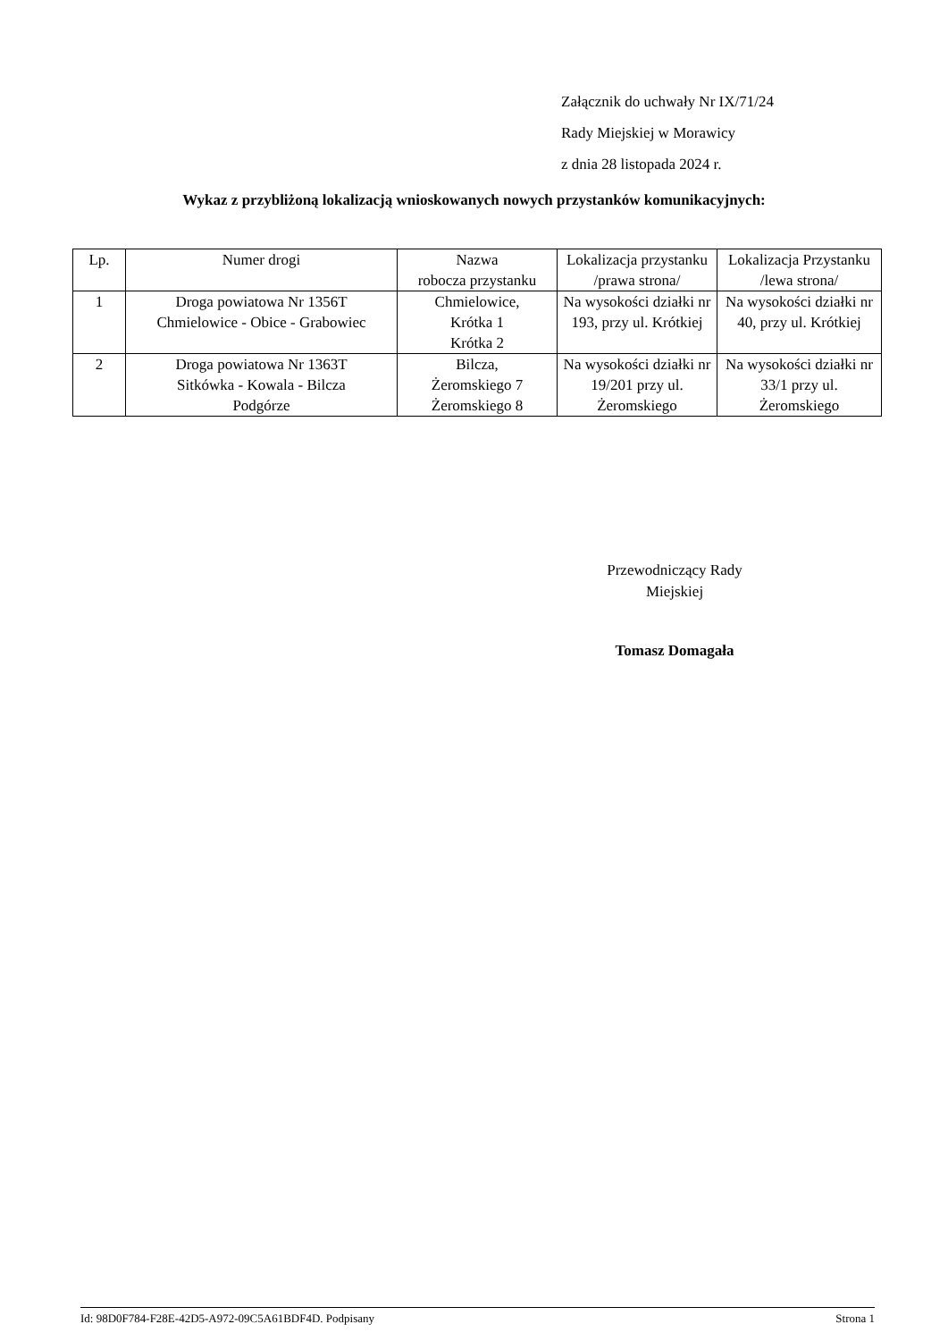Załącznik do uchwały Nr IX/71/24
Rady Miejskiej w Morawicy
z dnia 28 listopada 2024 r.
Wykaz z przybliżoną lokalizacją wnioskowanych nowych przystanków komunikacyjnych:
| Lp. | Numer drogi | Nazwa robocza przystanku | Lokalizacja przystanku /prawa strona/ | Lokalizacja Przystanku /lewa strona/ |
| --- | --- | --- | --- | --- |
| 1 | Droga powiatowa Nr 1356T Chmielowice - Obice - Grabowiec | Chmielowice, Krótka 1 Krótka 2 | Na wysokości działki nr 193, przy ul. Krótkiej | Na wysokości działki nr 40, przy ul. Krótkiej |
| 2 | Droga powiatowa Nr 1363T Sitkówka - Kowala - Bilcza Podgórze | Bilcza, Żeromskiego 7 Żeromskiego 8 | Na wysokości działki nr 19/201 przy ul. Żeromskiego | Na wysokości działki nr 33/1 przy ul. Żeromskiego |
Przewodniczący Rady
Miejskiej
Tomasz Domagała
Id: 98D0F784-F28E-42D5-A972-09C5A61BDF4D. Podpisany Strona 1